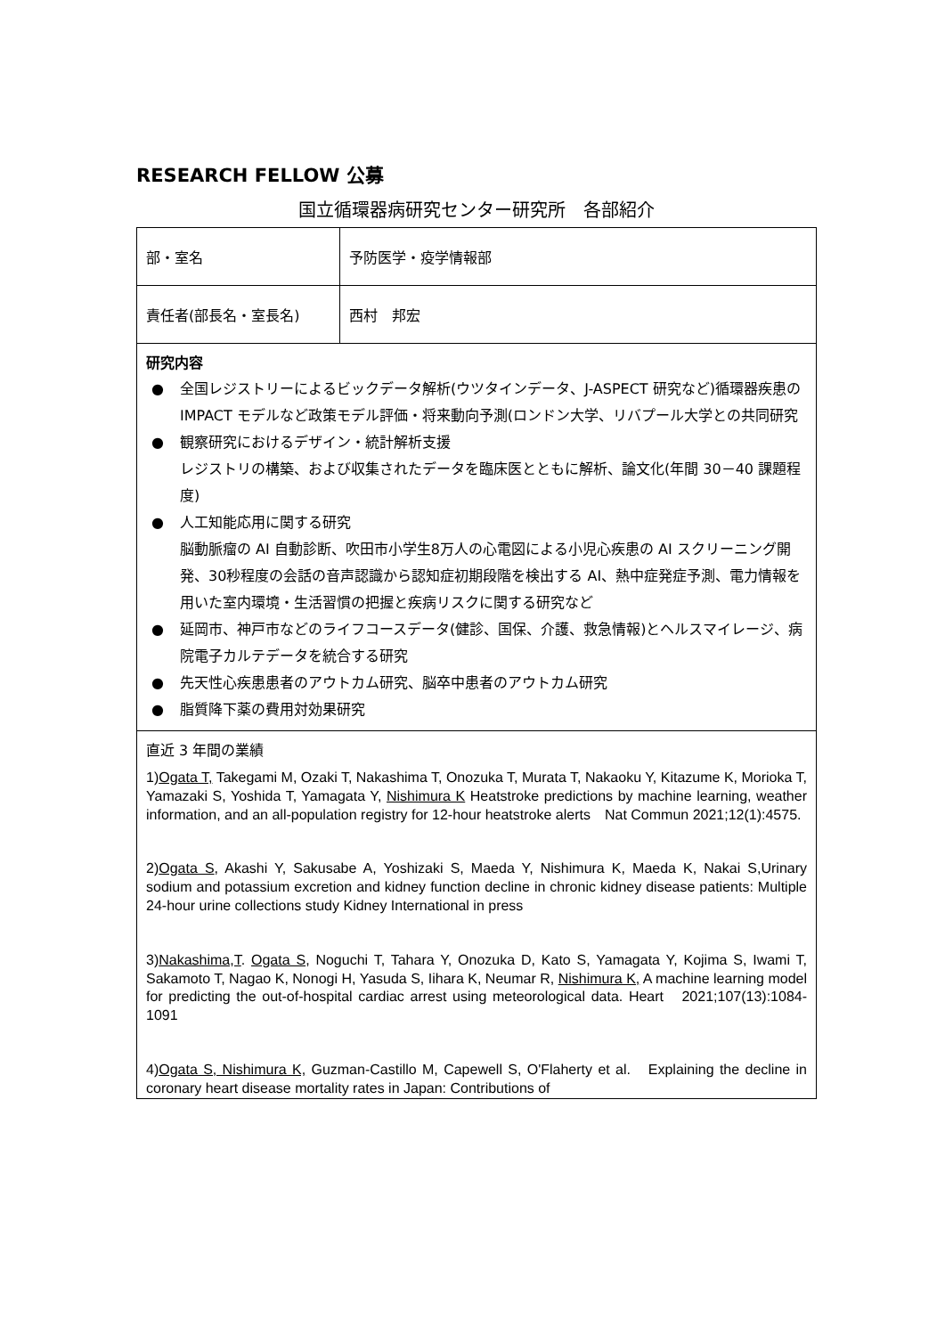RESEARCH FELLOW 公募
国立循環器病研究センター研究所　各部紹介
| 部・室名 | 予防医学・疫学情報部 |
| 責任者(部長名・室長名) | 西村 邦宏 |
| 研究内容 ● 全国レジストリーによるビックデータ解析(ウツタインデータ、J-ASPECT 研究など)循環器疾患の IMPACT モデルなど政策モデル評価・将来動向予測(ロンドン大学、リバプール大学との共同研究 ● 観察研究におけるデザイン・統計解析支援 レジストリの構築、および収集されたデータを臨床医とともに解析、論文化(年間 30－40 課題程度) ● 人工知能応用に関する研究 脳動脈瘤の AI 自動診断、吹田市小学生8万人の心電図による小児心疾患の AI スクリーニング開発、30秒程度の会話の音声認識から認知症初期段階を検出する AI、熱中症発症予測、電力情報を用いた室内環境・生活習慣の把握と疾病リスクに関する研究など ● 延岡市、神戸市などのライフコースデータ(健診、国保、介護、救急情報)とヘルスマイレージ、病院電子カルテデータを統合する研究 ● 先天性心疾患患者のアウトカム研究、脳卒中患者のアウトカム研究 ● 脂質降下薬の費用対効果研究 | |
| 直近 3 年間の業績 1) Ogata T, Takegami M, Ozaki T, Nakashima T, Onozuka T, Murata T, Nakaoku Y, Kitazume K, Morioka T, Yamazaki S, Yoshida T, Yamagata Y, Nishimura K Heatstroke predictions by machine learning, weather information, and an all-population registry for 12-hour heatstroke alerts Nat Commun 2021;12(1):4575. 2) Ogata S , Akashi Y, Sakusabe A, Yoshizaki S, Maeda Y, Nishimura K, Maeda K, Nakai S,Urinary sodium and potassium excretion and kidney function decline in chronic kidney disease patients: Multiple 24-hour urine collections study Kidney International in press 3) Nakashima,T . Ogata S , Noguchi T, Tahara Y, Onozuka D, Kato S, Yamagata Y, Kojima S, Iwami T, Sakamoto T, Nagao K, Nonogi H, Yasuda S, Iihara K, Neumar R, Nishimura K, A machine learning model for predicting the out-of-hospital cardiac arrest using meteorological data. Heart 2021;107(13):1084-1091 4) Ogata S, Nishimura K, Guzman-Castillo M, Capewell S, O'Flaherty et al. Explaining the decline in coronary heart disease mortality rates in Japan: Contributions of | |